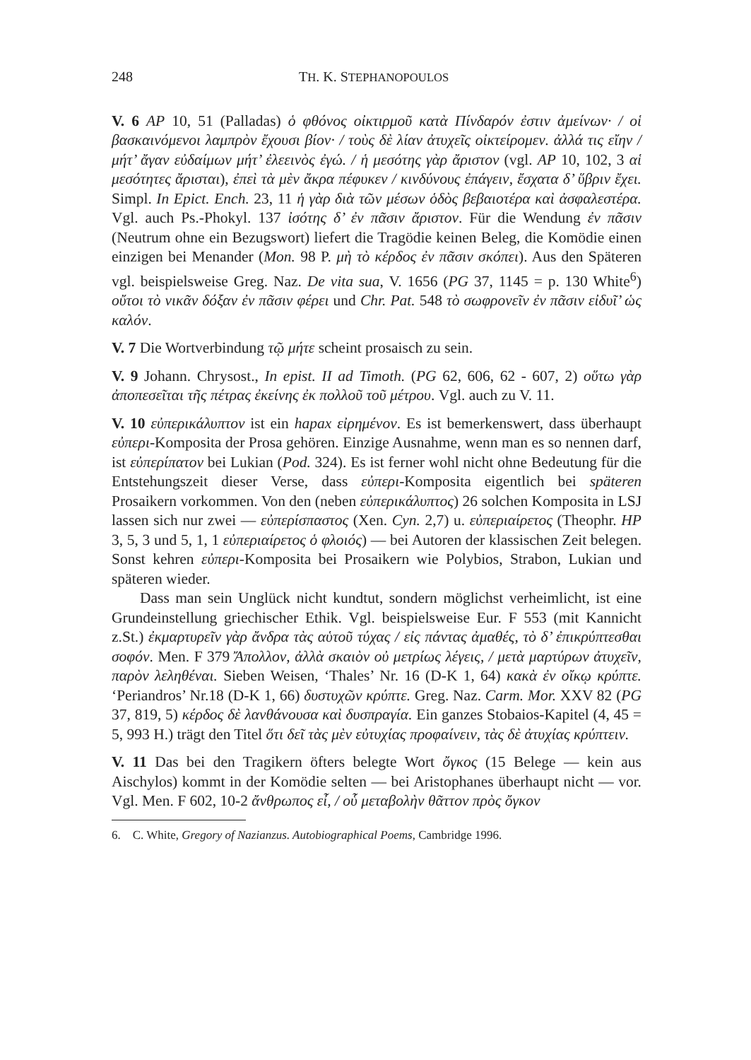248 TH. K. STEPHANOPOULOS
V. 6 AP 10, 51 (Palladas) ὁ φθόνος οἰκτιρμοῦ κατὰ Πίνδαρόν ἐστιν ἀμείνων· / οἱ βασκαινόμενοι λαμπρὸν ἔχουσι βίον· / τοὺς δὲ λίαν ἀτυχεῖς οἰκτείρομεν. ἀλλά τις εἴην / μήτ’ ἄγαν εὐδαίμων μήτ’ ἐλεεινὸς ἐγώ. / ἡ μεσότης γὰρ ἄριστον (vgl. AP 10, 102, 3 αἱ μεσότητες ἄρισται), ἐπεὶ τὰ μὲν ἄκρα πέφυκεν / κινδύνους ἐπάγειν, ἔσχατα δ’ ὕβριν ἔχει. Simpl. In Epict. Ench. 23, 11 ἡ γὰρ διὰ τῶν μέσων ὁδὸς βεβαιοτέρα καὶ ἀσφαλεστέρα. Vgl. auch Ps.-Phokyl. 137 ἰσότης δ’ ἐν πᾶσιν ἄριστον. Für die Wendung ἐν πᾶσιν (Neutrum ohne ein Bezugswort) liefert die Tragödie keinen Beleg, die Komödie einen einzigen bei Menander (Mon. 98 P. μὴ τὸ κέρδος ἐν πᾶσιν σκόπει). Aus den Späteren vgl. beispielsweise Greg. Naz. De vita sua, V. 1656 (PG 37, 1145 = p. 130 White<sup>6</sup>) οὔτοι τὸ νικᾶν δόξαν ἐν πᾶσιν φέρει und Chr. Pat. 548 τὸ σωφρονεῖν ἐν πᾶσιν εἰδυῖ’ ὡς καλόν.
V. 7 Die Wortverbindung τῷ μήτε scheint prosaisch zu sein.
V. 9 Johann. Chrysost., In epist. II ad Timoth. (PG 62, 606, 62 - 607, 2) οὕτω γὰρ ἀποπεσεῖται τῆς πέτρας ἐκείνης ἐκ πολλοῦ τοῦ μέτρου. Vgl. auch zu V. 11.
V. 10 εὐπερικάλυπτον ist ein hapax εἰρημένον. Es ist bemerkenswert, dass überhaupt εὐπερι-Komposita der Prosa gehören. Einzige Ausnahme, wenn man es so nennen darf, ist εὐπερίπατον bei Lukian (Pod. 324). Es ist ferner wohl nicht ohne Bedeutung für die Entstehungszeit dieser Verse, dass εὐπερι-Komposita eigentlich bei späteren Prosaikern vorkommen. Von den (neben εὐπερικάλυπτος) 26 solchen Komposita in LSJ lassen sich nur zwei — εὐπερίσπαστος (Xen. Cyn. 2,7) u. εὐπεριαίρετος (Theophr. HP 3, 5, 3 und 5, 1, 1 εὐπεριαίρετος ὁ φλοιός) — bei Autoren der klassischen Zeit belegen. Sonst kehren εὐπερι-Komposita bei Prosaikern wie Polybios, Strabon, Lukian und späteren wieder.
Dass man sein Unglück nicht kundtut, sondern möglichst verheimlicht, ist eine Grundeinstellung griechischer Ethik. Vgl. beispielsweise Eur. F 553 (mit Kannicht z.St.) ἐκμαρτυρεῖν γὰρ ἄνδρα τὰς αὑτοῦ τύχας / εἰς πάντας ἀμαθές, τὸ δ’ ἐπικρύπτεσθαι σοφόν. Men. F 379 Ἄπολλον, ἀλλὰ σκαιὸν οὐ μετρίως λέγεις, / μετὰ μαρτύρων ἀτυχεῖν, παρὸν λεληθέναι. Sieben Weisen, ‘Thales’ Nr. 16 (D-K 1, 64) κακὰ ἐν οἴκῳ κρύπτε. ‘Periandros’ Nr.18 (D-K 1, 66) δυστυχῶν κρύπτε. Greg. Naz. Carm. Mor. XXV 82 (PG 37, 819, 5) κέρδος δὲ λανθάνουσα καὶ δυσπραγία. Ein ganzes Stobaios-Kapitel (4, 45 = 5, 993 H.) trägt den Titel ὅτι δεῖ τὰς μὲν εὐτυχίας προφαίνειν, τὰς δὲ ἀτυχίας κρύπτειν.
V. 11 Das bei den Tragikern öfters belegte Wort ὄγκος (15 Belege — kein aus Aischylos) kommt in der Komödie selten — bei Aristophanes überhaupt nicht — vor. Vgl. Men. F 602, 10-2 ἄνθρωπος εἶ, / οὗ μεταβολὴν θᾶττον πρὸς ὄγκον
6. C. White, Gregory of Nazianzus. Autobiographical Poems, Cambridge 1996.